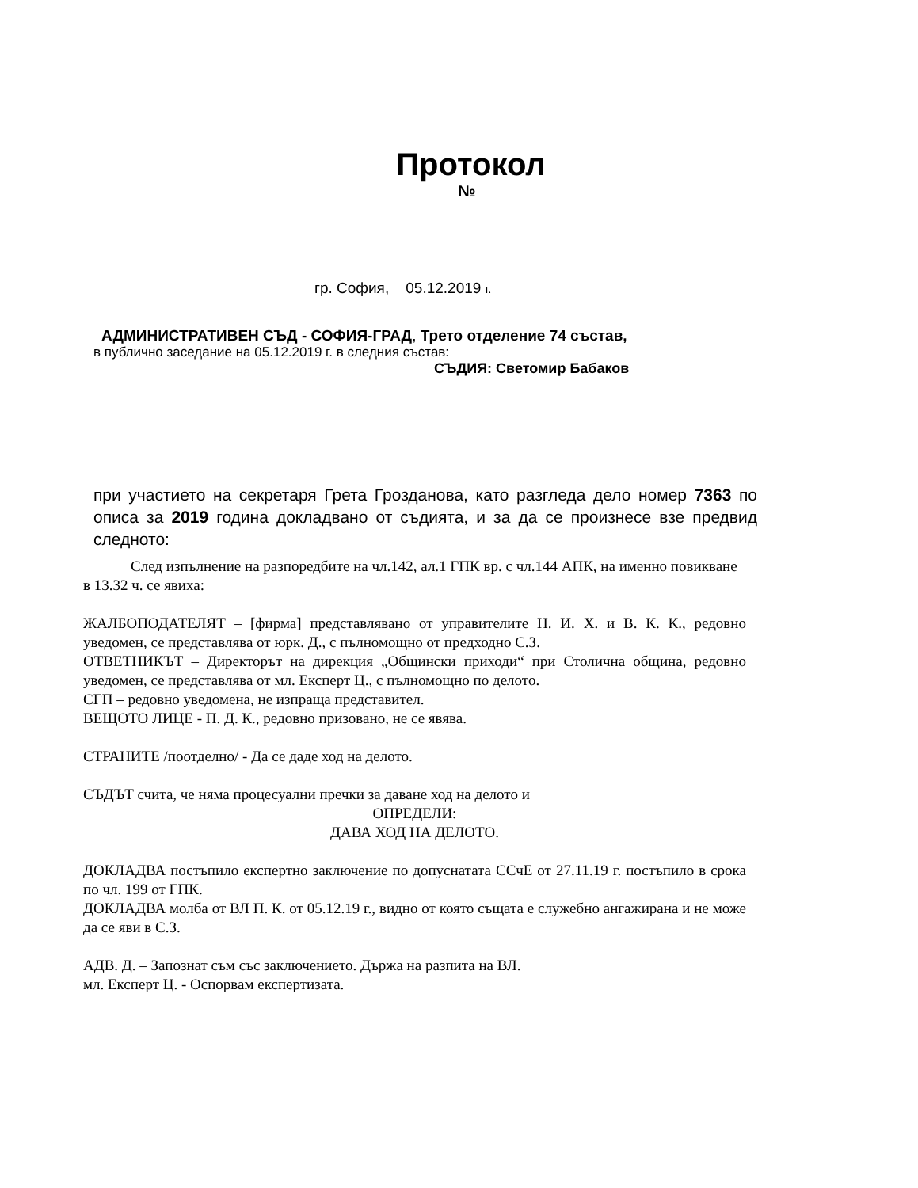Протокол
№
гр. София, 05.12.2019 г.
АДМИНИСТРАТИВЕН СЪД - СОФИЯ-ГРАД, Трето отделение 74 състав,
в публично заседание на 05.12.2019 г. в следния състав:
СЪДИЯ: Светомир Бабаков
при участието на секретаря Грета Грозданова, като разгледа дело номер 7363 по описа за 2019 година докладвано от съдията, и за да се произнесе взе предвид следното:
След изпълнение на разпоредбите на чл.142, ал.1 ГПК вр. с чл.144 АПК, на именно повикване в 13.32 ч. се явиха:
ЖАЛБОПОДАТЕЛЯТ – [фирма] представлявано от управителите Н. И. Х. и В. К. К., редовно уведомен, се представлява от юрк. Д., с пълномощно от предходно С.З.
ОТВЕТНИКЪТ – Директорът на дирекция „Общински приходи“ при Столична община, редовно уведомен, се представлява от мл. Експерт Ц., с пълномощно по делото.
СГП – редовно уведомена, не изпраща представител.
ВЕЩОТО ЛИЦЕ - П. Д. К., редовно призовано, не се явява.
СТРАНИТЕ /поотделно/ - Да се даде ход на делото.
СЪДЪТ счита, че няма процесуални пречки за даване ход на делото и
ОПРЕДЕЛИ:
ДАВА ХОД НА ДЕЛОТО.
ДОКЛАДВА постъпило експертно заключение по допуснатата ССчЕ от 27.11.19 г. постъпило в срока по чл. 199 от ГПК.
ДОКЛАДВА молба от ВЛ П. К. от 05.12.19 г., видно от която същата е служебно ангажирана и не може да се яви в С.З.
АДВ. Д. – Запознат съм със заключението. Държа на разпита на ВЛ.
мл. Експерт Ц. - Оспорвам експертизата.